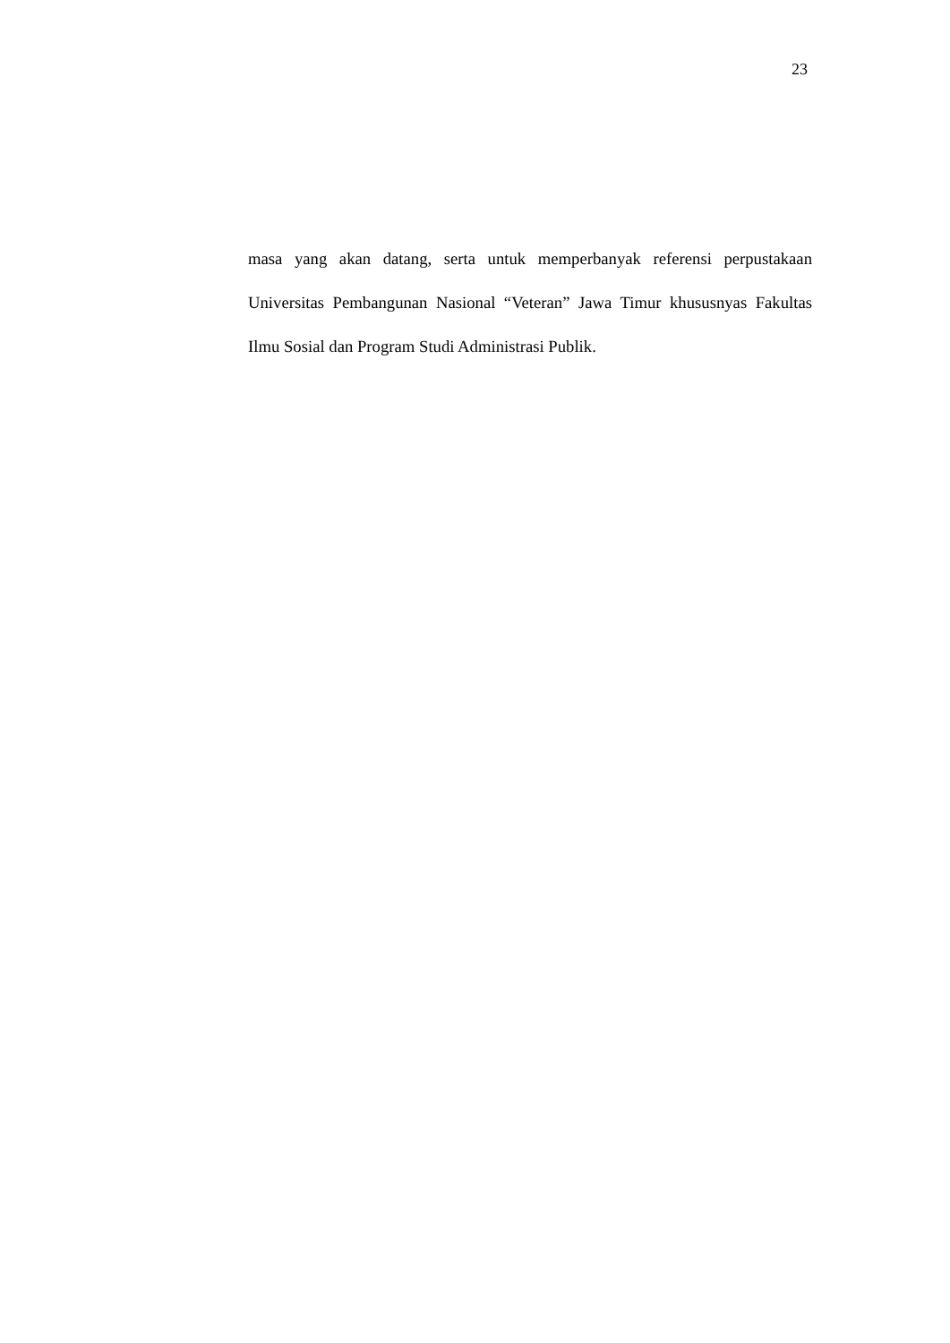23
masa yang akan datang, serta untuk memperbanyak referensi perpustakaan Universitas Pembangunan Nasional “Veteran” Jawa Timur khususnyas Fakultas Ilmu Sosial dan Program Studi Administrasi Publik.